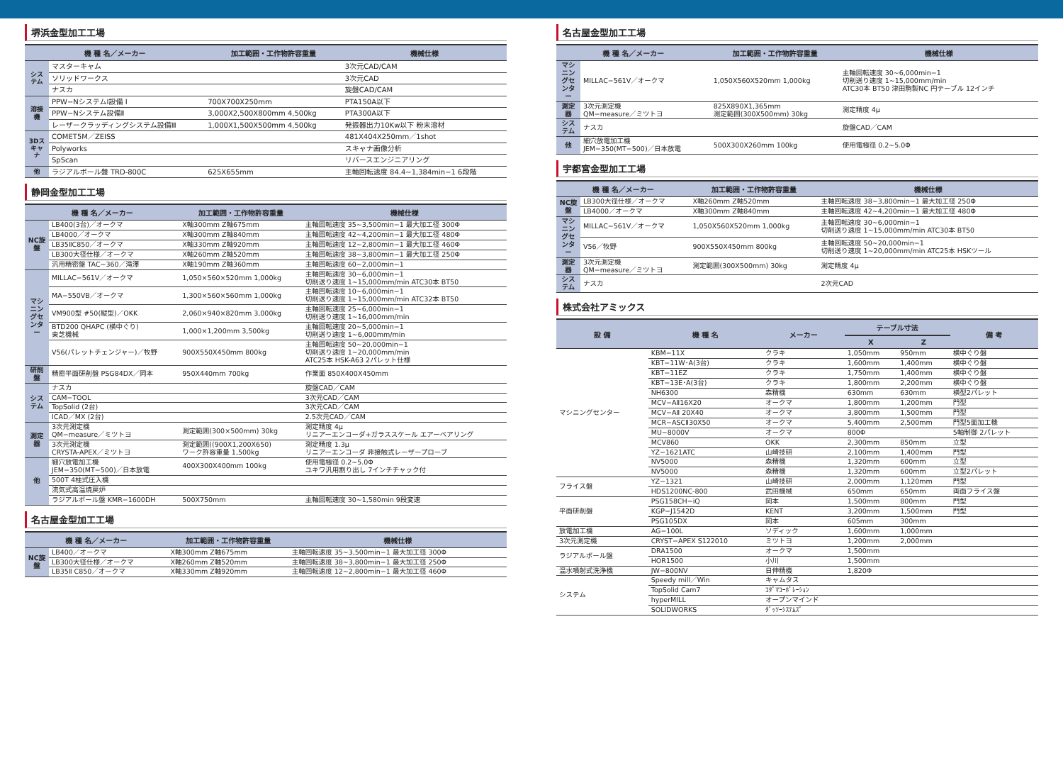堺浜金型加工工場
| 機 種 名／メーカー | | 加工範囲・工作物許容重量 | 機械仕様 |
| --- | --- | --- | --- |
| システム | マスターキャム | | 3次元CAD/CAM |
| | ソリッドワークス | | 3次元CAD |
| | ナスカ | | 旋盤CAD/CAM |
| 溶接機 | PPW−NシステムI設備 I | 700X700X250mm | PTA150A以下 |
| | PPW−Nシステム設備Ⅱ | 3,000X2,500X800mm 4,500kg | PTA300A以下 |
| | レーザークラッディングシステム設備Ⅲ | 1,000X1,500X500mm 4,500kg | 発振器出力10Kw以下 粉末溶材 |
| 3Dスキャナ | COMET5M／ZEISS | | 481X404X250mm／1shot |
| | Polyworks | | スキャナ画像分析 |
| | SpScan | | リバースエンジニアリング |
| 他 | ラジアルボール盤 TRD-800C | 625X655mm | 主軸回転速度 84.4~1,384min−1 6段階 |
静岡金型加工工場
| 機 種 名／メーカー | | 加工範囲・工作物許容重量 | 機械仕様 |
| --- | --- | --- | --- |
| NC旋盤 | LB400(3台)／オークマ | X軸300mm Z軸675mm | 主軸回転速度 35~3,500min−1 最大加工径 300Φ |
| | LB4000／オークマ | X軸300mm Z軸840mm | 主軸回転速度 42~4,200min−1 最大加工径 480Φ |
| | LB35ⅡC850／オークマ | X軸330mm Z軸920mm | 主軸回転速度 12~2,800min−1 最大加工径 460Φ |
| | LB300大径仕様／オークマ | X軸260mm Z軸520mm | 主軸回転速度 38~3,800min−1 最大加工径 250Φ |
| | 汎用精密盤 TAC−360／滝澤 | X軸190mm Z軸360mm | 主軸回転速度 60~2,000min−1 |
| マシニングセンター | MILLAC−561V／オークマ | 1,050×560×520mm 1,000kg | 主軸回転速度 30~6,000min−1 切削送り速度 1~15,000mm/min ATC30本 BT50 |
| | MA−550VB／オークマ | 1,300×560×560mm 1,000kg | 主軸回転速度 10~6,000min−1 切削送り速度 1~15,000mm/min ATC32本 BT50 |
| | VM900型 #50(縦型)／OKK | 2,060×940×820mm 3,000kg | 主軸回転速度 25~6,000min−1 切削送り速度 1~16,000mm/min |
| | BTD200 QHAPC (横中ぐり) 東芝機械 | 1,000×1,200mm 3,500kg | 主軸回転速度 20~5,000min−1 切削送り速度 1~6,000mm/min |
| | V56(パレットチェンジャー)／牧野 | 900X550X450mm 800kg | 主軸回転速度 50~20,000min−1 切削送り速度 1~20,000mm/min ATC25本 HSK-A63 2パレット仕様 |
| 研削盤 | 精密平面研削盤 PSG84DX／岡本 | 950X440mm 700kg | 作業面 850X400X450mm |
| システム | ナスカ | | 旋盤CAD／CAM |
| | CAM−TOOL | | 3次元CAD／CAM |
| | TopSolid (2台) | | 3次元CAD／CAM |
| | ICAD／MX (2台) | | 2.5次元CAD／CAM |
| 測定器 | 3次元測定機 QM−measure／ミツトヨ | 測定範囲(300×500mm) 30kg | 測定精度 4μ リニアーエンコーダ+ガラススケール エアーベアリング |
| | 3次元測定機 CRYSTA-APEX／ミツトヨ | 測定範囲((900X1,200X650) ワーク許容重量 1,500kg | 測定精度 1.3μ リニアーエンコーダ 非接触式レーザープローブ |
| 他 | 細穴放電加工機 JEM−350(MT−500)／日本放電 | 400X300X400mm 100kg | 使用電極径 0.2~5.0Φ ユキワ汎用割り出し 7インチチャック付 |
| | 500T 4柱式圧入機 | | |
| | 流気式高温焼戻炉 | | |
| | ラジアルボール盤 KMR−1600DH | 500X750mm | 主軸回転速度 30~1,580min 9段変速 |
名古屋金型加工工場
| 機 種 名／メーカー | | 加工範囲・工作物許容重量 | 機械仕様 |
| --- | --- | --- | --- |
| NC旋盤 | LB400／オークマ | X軸300mm Z軸675mm | 主軸回転速度 35~3,500min−1 最大加工径 300Φ |
| | LB300大径仕様／オークマ | X軸260mm Z軸520mm | 主軸回転速度 38~3,800min−1 最大加工径 250Φ |
| | LB35Ⅱ C850／オークマ | X軸330mm Z軸920mm | 主軸回転速度 12~2,800min−1 最大加工径 460Φ |
名古屋金型加工工場
| 機 種 名／メーカー | | 加工範囲・工作物許容重量 | 機械仕様 |
| --- | --- | --- | --- |
| マシニングセンター | MILLAC−561V／オークマ | 1,050X560X520mm 1,000kg | 主軸回転速度 30~6,000min−1 切削送り速度 1~15,000mm/min ATC30本 BT50 津田駒製NC 円テーブル 12インチ |
| 測定器 | 3次元測定機 QM−measure／ミツトヨ | 825X890X1,365mm 測定範囲(300X500mm) 30kg | 測定精度 4μ |
| システム | ナスカ | | 旋盤CAD／CAM |
| 他 | 細穴放電加工機 JEM−350(MT−500)／日本放電 | 500X300X260mm 100kg | 使用電極径 0.2~5.0Φ |
宇都宮金型加工工場
| 機 種 名／メーカー | | 加工範囲・工作物許容重量 | 機械仕様 |
| --- | --- | --- | --- |
| NC旋盤 | LB300大径仕様／オークマ | X軸260mm Z軸520mm | 主軸回転速度 38~3,800min−1 最大加工径 250Φ |
| | LB4000／オークマ | X軸300mm Z軸840mm | 主軸回転速度 42~4,200min−1 最大加工径 480Φ |
| マシニングセンター | MILLAC−561V／オークマ | 1,050X560X520mm 1,000kg | 主軸回転速度 30~6,000min−1 切削送り速度 1~15,000mm/min ATC30本 BT50 |
| | V56／牧野 | 900X550X450mm 800kg | 主軸回転速度 50~20,000min−1 切削送り速度 1~20,000mm/min ATC25本 HSKツール |
| 測定器 | 3次元測定機 QM−measure／ミツトヨ | 測定範囲(300X500mm) 30kg | 測定精度 4μ |
| システム | ナスカ | | 2次元CAD |
株式会社アミックス
| 設 備 | 機 種 名 | メーカー | テーブル寸法 | | 備 考 |
| --- | --- | --- | --- | --- | --- |
| | | | X | Z | |
| マシニングセンター | KBM−11X | クラキ | 1,050mm | 950mm | 横中ぐり盤 |
| | KBT−11W･A(3台) | クラキ | 1,600mm | 1,400mm | 横中ぐり盤 |
| | KBT−11EZ | クラキ | 1,750mm | 1,400mm | 横中ぐり盤 |
| | KBT−13E･A(3台) | クラキ | 1,800mm | 2,200mm | 横中ぐり盤 |
| | NH6300 | 森精機 | 630mm | 630mm | 横型2パレット |
| | MCV−AⅡ16X20 | オークマ | 1,800mm | 1,200mm | 門型 |
| | MCV−AⅡ 20X40 | オークマ | 3,800mm | 1,500mm | 門型 |
| | MCR−ASCⅡ30X50 | オークマ | 5,400mm | 2,500mm | 門型5面加工機 |
| | MU−8000V | オークマ | 800Φ | | 5軸制御 2パレット |
| | MCV860 | OKK | 2,300mm | 850mm | 立型 |
| | YZ−1621ATC | 山崎技研 | 2,100mm | 1,400mm | 門型 |
| | NV5000 | 森精機 | 1,320mm | 600mm | 立型 |
| | NV5000 | 森精機 | 1,320mm | 600mm | 立型2パレット |
| フライス盤 | YZ−1321 | 山崎技研 | 2,000mm | 1,120mm | 門型 |
| | HDS1200NC-800 | 武田機械 | 650mm | 650mm | 両面フライス盤 |
| 平面研削盤 | PSG158CH−iQ | 岡本 | 1,500mm | 800mm | 門型 |
| | KGP−J1542D | KENT | 3,200mm | 1,500mm | 門型 |
| | PSG105DX | 岡本 | 605mm | 300mm | |
| 放電加工機 | AG−100L | ソディック | 1,600mm | 1,000mm | |
| 3次元測定機 | CRYST−APEX S122010 | ミツトヨ | 1,200mm | 2,000mm | |
| ラジアルボール盤 | DRA1500 | オークマ | 1,500mm | | |
| | HOR1500 | 小川 | 1,500mm | | |
| 温水噴射式洗浄機 | JW−800NV | 日伸精機 | 1,820Φ | | |
| システム | Speedy mill／Win | キャムタス | | | |
| | TopSolid Cam7 | ｺﾀﾞﾏｺｰﾎﾟﾚｰｼｮﾝ | | | |
| | hyperMILL | オープンマインド | | | |
| | SOLIDWORKS | ﾀﾞｯｿｰｼｽﾃﾑｽﾞ | | | |